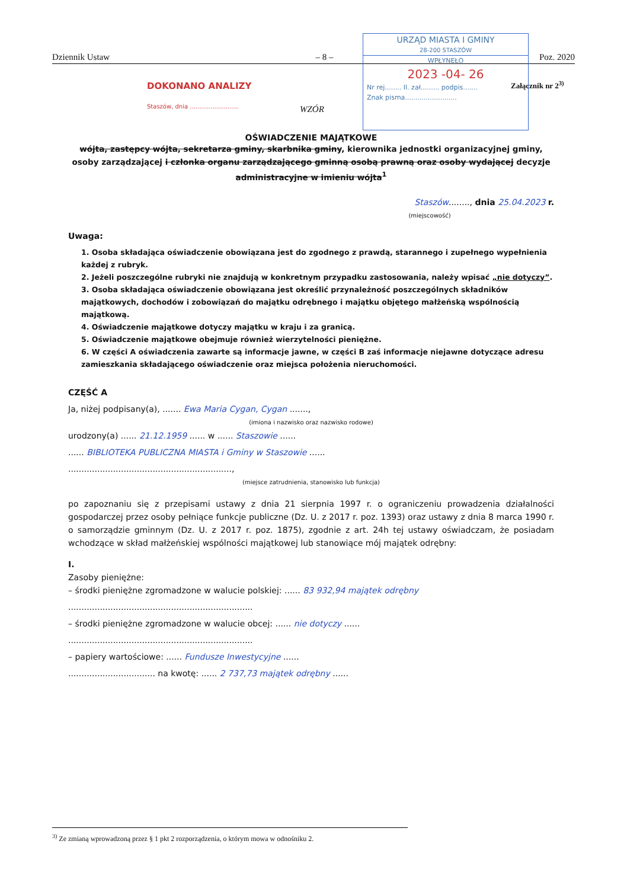Dziennik Ustaw – 8 – Poz. 2020
DOKONANO ANALIZY
Staszów, dnia ..........................
URZĄD MIASTA I GMINY
28-200 STASZÓW
WPŁYNĘŁO
2023 -04- 26
Nr rej........ Il. zał......... podpis.......
Znak pisma.........................
WZÓR
Załącznik nr 2<sup>3)</sup>
OŚWIADCZENIE MAJĄTKOWE
wójta, zastępcy wójta, sekretarza gminy, skarbnika gminy, kierownika jednostki organizacyjnej gminy, osoby zarządzającej i członka organu zarządzającego gminną osobą prawną oraz osoby wydającej decyzje administracyjne w imieniu wójta<sup>1</sup>
Staszów........, dnia 25.04.2023 r.
(miejscowość)
Uwaga:
1. Osoba składająca oświadczenie obowiązana jest do zgodnego z prawdą, starannego i zupełnego wypełnienia każdej z rubryk.
2. Jeżeli poszczególne rubryki nie znajdują w konkretnym przypadku zastosowania, należy wpisać „nie dotyczy”.
3. Osoba składająca oświadczenie obowiązana jest określić przynależność poszczególnych składników majątkowych, dochodów i zobowiązań do majątku odrębnego i majątku objętego małżeńską wspólnością majątkową.
4. Oświadczenie majątkowe dotyczy majątku w kraju i za granicą.
5. Oświadczenie majątkowe obejmuje również wierzytelności pieniężne.
6. W części A oświadczenia zawarte są informacje jawne, w części B zaś informacje niejawne dotyczące adresu zamieszkania składającego oświadczenie oraz miejsca położenia nieruchomości.
CZĘŚĆ A
Ja, niżej podpisany(a), ....... Ewa Maria Cygan, Cygan .......,
(imiona i nazwisko oraz nazwisko rodowe)
urodzony(a) ...... 21.12.1959 ...... w ...... Staszowie ......
...... BIBLIOTEKA PUBLICZNA MIASTA i Gminy w Staszowie ......
..............................................................,
(miejsce zatrudnienia, stanowisko lub funkcja)
po zapoznaniu się z przepisami ustawy z dnia 21 sierpnia 1997 r. o ograniczeniu prowadzenia działalności gospodarczej przez osoby pełniące funkcje publiczne (Dz. U. z 2017 r. poz. 1393) oraz ustawy z dnia 8 marca 1990 r. o samorządzie gminnym (Dz. U. z 2017 r. poz. 1875), zgodnie z art. 24h tej ustawy oświadczam, że posiadam wchodzące w skład małżeńskiej wspólności majątkowej lub stanowiące mój majątek odrębny:
I.
Zasoby pieniężne:
– środki pieniężne zgromadzone w walucie polskiej: ...... 83 932,94 majątek odrębny
......................................................................
– środki pieniężne zgromadzone w walucie obcej: ...... nie dotyczy ......
......................................................................
– papiery wartościowe: ...... Fundusze Inwestycyjne ......
................................. na kwotę: ...... 2 737,73 majątek odrębny ......
<sup>3)</sup> Ze zmianą wprowadzoną przez § 1 pkt 2 rozporządzenia, o którym mowa w odnośniku 2.